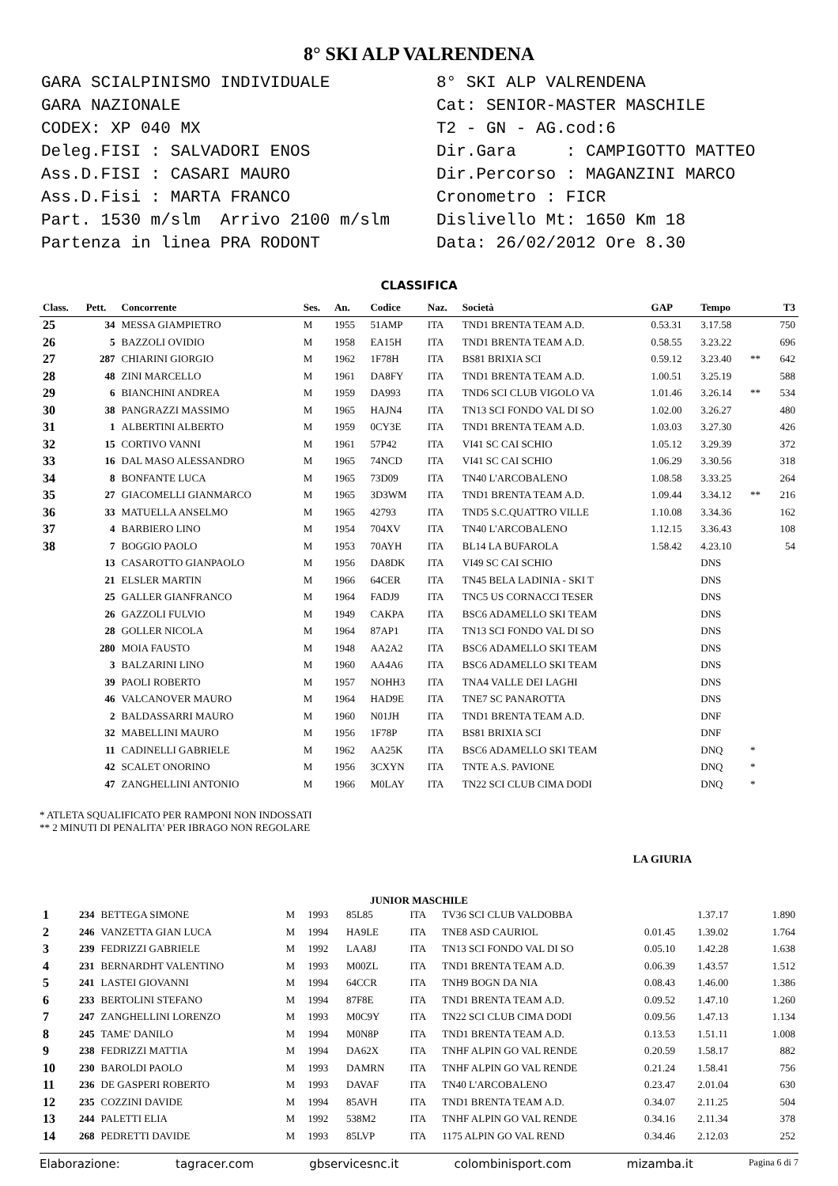8° SKI ALP VALRENDENA
GARA SCIALPINISMO INDIVIDUALE GARA NAZIONALE CODEX: XP 040 MX Deleg.FISI : SALVADORI ENOS Ass.D.FISI : CASARI MAURO Ass.D.Fisi : MARTA FRANCO Part. 1530 m/slm Arrivo 2100 m/slm Partenza in linea PRA RODONT
8° SKI ALP VALRENDENA Cat: SENIOR-MASTER MASCHILE T2 - GN - AG.cod:6 Dir.Gara : CAMPIGOTTO MATTEO Dir.Percorso : MAGANZINI MARCO Cronometro : FICR Dislivello Mt: 1650 Km 18 Data: 26/02/2012 Ore 8.30
CLASSIFICA
| Class. | Pett. | Concorrente | Ses. | An. | Codice | Naz. | Società | GAP | Tempo | | T3 |
| --- | --- | --- | --- | --- | --- | --- | --- | --- | --- | --- | --- |
| 25 | 34 | MESSA GIAMPIETRO | M | 1955 | 51AMP | ITA | TND1 BRENTA TEAM A.D. | 0.53.31 | 3.17.58 | | 750 |
| 26 | 5 | BAZZOLI OVIDIO | M | 1958 | EA15H | ITA | TND1 BRENTA TEAM A.D. | 0.58.55 | 3.23.22 | | 696 |
| 27 | 287 | CHIARINI GIORGIO | M | 1962 | 1F78H | ITA | BS81 BRIXIA SCI | 0.59.12 | 3.23.40 | ** | 642 |
| 28 | 48 | ZINI MARCELLO | M | 1961 | DA8FY | ITA | TND1 BRENTA TEAM A.D. | 1.00.51 | 3.25.19 | | 588 |
| 29 | 6 | BIANCHINI ANDREA | M | 1959 | DA993 | ITA | TND6 SCI CLUB VIGOLO VA | 1.01.46 | 3.26.14 | ** | 534 |
| 30 | 38 | PANGRAZZI MASSIMO | M | 1965 | HAJN4 | ITA | TN13 SCI FONDO VAL DI SO | 1.02.00 | 3.26.27 | | 480 |
| 31 | 1 | ALBERTINI ALBERTO | M | 1959 | 0CY3E | ITA | TND1 BRENTA TEAM A.D. | 1.03.03 | 3.27.30 | | 426 |
| 32 | 15 | CORTIVO VANNI | M | 1961 | 57P42 | ITA | VI41 SC CAI SCHIO | 1.05.12 | 3.29.39 | | 372 |
| 33 | 16 | DAL MASO ALESSANDRO | M | 1965 | 74NCD | ITA | VI41 SC CAI SCHIO | 1.06.29 | 3.30.56 | | 318 |
| 34 | 8 | BONFANTE LUCA | M | 1965 | 73D09 | ITA | TN40 L'ARCOBALENO | 1.08.58 | 3.33.25 | | 264 |
| 35 | 27 | GIACOMELLI GIANMARCO | M | 1965 | 3D3WM | ITA | TND1 BRENTA TEAM A.D. | 1.09.44 | 3.34.12 | ** | 216 |
| 36 | 33 | MATUELLA ANSELMO | M | 1965 | 42793 | ITA | TND5 S.C.QUATTRO VILLE | 1.10.08 | 3.34.36 | | 162 |
| 37 | 4 | BARBIERO LINO | M | 1954 | 704XV | ITA | TN40 L'ARCOBALENO | 1.12.15 | 3.36.43 | | 108 |
| 38 | 7 | BOGGIO PAOLO | M | 1953 | 70AYH | ITA | BL14 LA BUFAROLA | 1.58.42 | 4.23.10 | | 54 |
| | 13 | CASAROTTO GIANPAOLO | M | 1956 | DA8DK | ITA | VI49 SC CAI SCHIO | | DNS | | |
| | 21 | ELSLER MARTIN | M | 1966 | 64CER | ITA | TN45 BELA LADINIA - SKI T | | DNS | | |
| | 25 | GALLER GIANFRANCO | M | 1964 | FADJ9 | ITA | TNC5 US CORNACCI TESER | | DNS | | |
| | 26 | GAZZOLI FULVIO | M | 1949 | CAKPA | ITA | BSC6 ADAMELLO SKI TEAM | | DNS | | |
| | 28 | GOLLER NICOLA | M | 1964 | 87AP1 | ITA | TN13 SCI FONDO VAL DI SO | | DNS | | |
| | 280 | MOIA FAUSTO | M | 1948 | AA2A2 | ITA | BSC6 ADAMELLO SKI TEAM | | DNS | | |
| | 3 | BALZARINI LINO | M | 1960 | AA4A6 | ITA | BSC6 ADAMELLO SKI TEAM | | DNS | | |
| | 39 | PAOLI ROBERTO | M | 1957 | NOHH3 | ITA | TNA4 VALLE DEI LAGHI | | DNS | | |
| | 46 | VALCANOVER MAURO | M | 1964 | HAD9E | ITA | TNE7 SC PANAROTTA | | DNS | | |
| | 2 | BALDASSARRI MAURO | M | 1960 | N01JH | ITA | TND1 BRENTA TEAM A.D. | | DNF | | |
| | 32 | MABELLINI MAURO | M | 1956 | 1F78P | ITA | BS81 BRIXIA SCI | | DNF | | |
| | 11 | CADINELLI GABRIELE | M | 1962 | AA25K | ITA | BSC6 ADAMELLO SKI TEAM | | DNQ | * | |
| | 42 | SCALET ONORINO | M | 1956 | 3CXYN | ITA | TNTE A.S. PAVIONE | | DNQ | * | |
| | 47 | ZANGHELLINI ANTONIO | M | 1966 | M0LAY | ITA | TN22 SCI CLUB CIMA DODI | | DNQ | * | |
* ATLETA SQUALIFICATO PER RAMPONI NON INDOSSATI
** 2 MINUTI DI PENALITA' PER IBRAGO NON REGOLARE
LA GIURIA
JUNIOR MASCHILE
| 1 | 234 | BETTEGA SIMONE | M | 1993 | 85L85 | ITA | TV36 SCI CLUB VALDOBBA | | 1.37.17 | | 1.890 |
| 2 | 246 | VANZETTA GIAN LUCA | M | 1994 | HA9LE | ITA | TNE8 ASD CAURIOL | 0.01.45 | 1.39.02 | | 1.764 |
| 3 | 239 | FEDRIZZI GABRIELE | M | 1992 | LAA8J | ITA | TN13 SCI FONDO VAL DI SO | 0.05.10 | 1.42.28 | | 1.638 |
| 4 | 231 | BERNARDHT VALENTINO | M | 1993 | M00ZL | ITA | TND1 BRENTA TEAM A.D. | 0.06.39 | 1.43.57 | | 1.512 |
| 5 | 241 | LASTEI GIOVANNI | M | 1994 | 64CCR | ITA | TNH9 BOGN DA NIA | 0.08.43 | 1.46.00 | | 1.386 |
| 6 | 233 | BERTOLINI STEFANO | M | 1994 | 87F8E | ITA | TND1 BRENTA TEAM A.D. | 0.09.52 | 1.47.10 | | 1.260 |
| 7 | 247 | ZANGHELLINI LORENZO | M | 1993 | M0C9Y | ITA | TN22 SCI CLUB CIMA DODI | 0.09.56 | 1.47.13 | | 1.134 |
| 8 | 245 | TAME' DANILO | M | 1994 | M0N8P | ITA | TND1 BRENTA TEAM A.D. | 0.13.53 | 1.51.11 | | 1.008 |
| 9 | 238 | FEDRIZZI MATTIA | M | 1994 | DA62X | ITA | TNHF ALPIN GO VAL RENDE | 0.20.59 | 1.58.17 | | 882 |
| 10 | 230 | BAROLDI PAOLO | M | 1993 | DAMRN | ITA | TNHF ALPIN GO VAL RENDE | 0.21.24 | 1.58.41 | | 756 |
| 11 | 236 | DE GASPERI ROBERTO | M | 1993 | DAVAF | ITA | TN40 L'ARCOBALENO | 0.23.47 | 2.01.04 | | 630 |
| 12 | 235 | COZZINI DAVIDE | M | 1994 | 85AVH | ITA | TND1 BRENTA TEAM A.D. | 0.34.07 | 2.11.25 | | 504 |
| 13 | 244 | PALETTI ELIA | M | 1992 | 538M2 | ITA | TNHF ALPIN GO VAL RENDE | 0.34.16 | 2.11.34 | | 378 |
| 14 | 268 | PEDRETTI DAVIDE | M | 1993 | 85LVP | ITA | 1175 ALPIN GO VAL REND | 0.34.46 | 2.12.03 | | 252 |
Elaborazione: tagracer.com gbservicesnc.it colombinisport.com mizamba.it Pagina 6 di 7